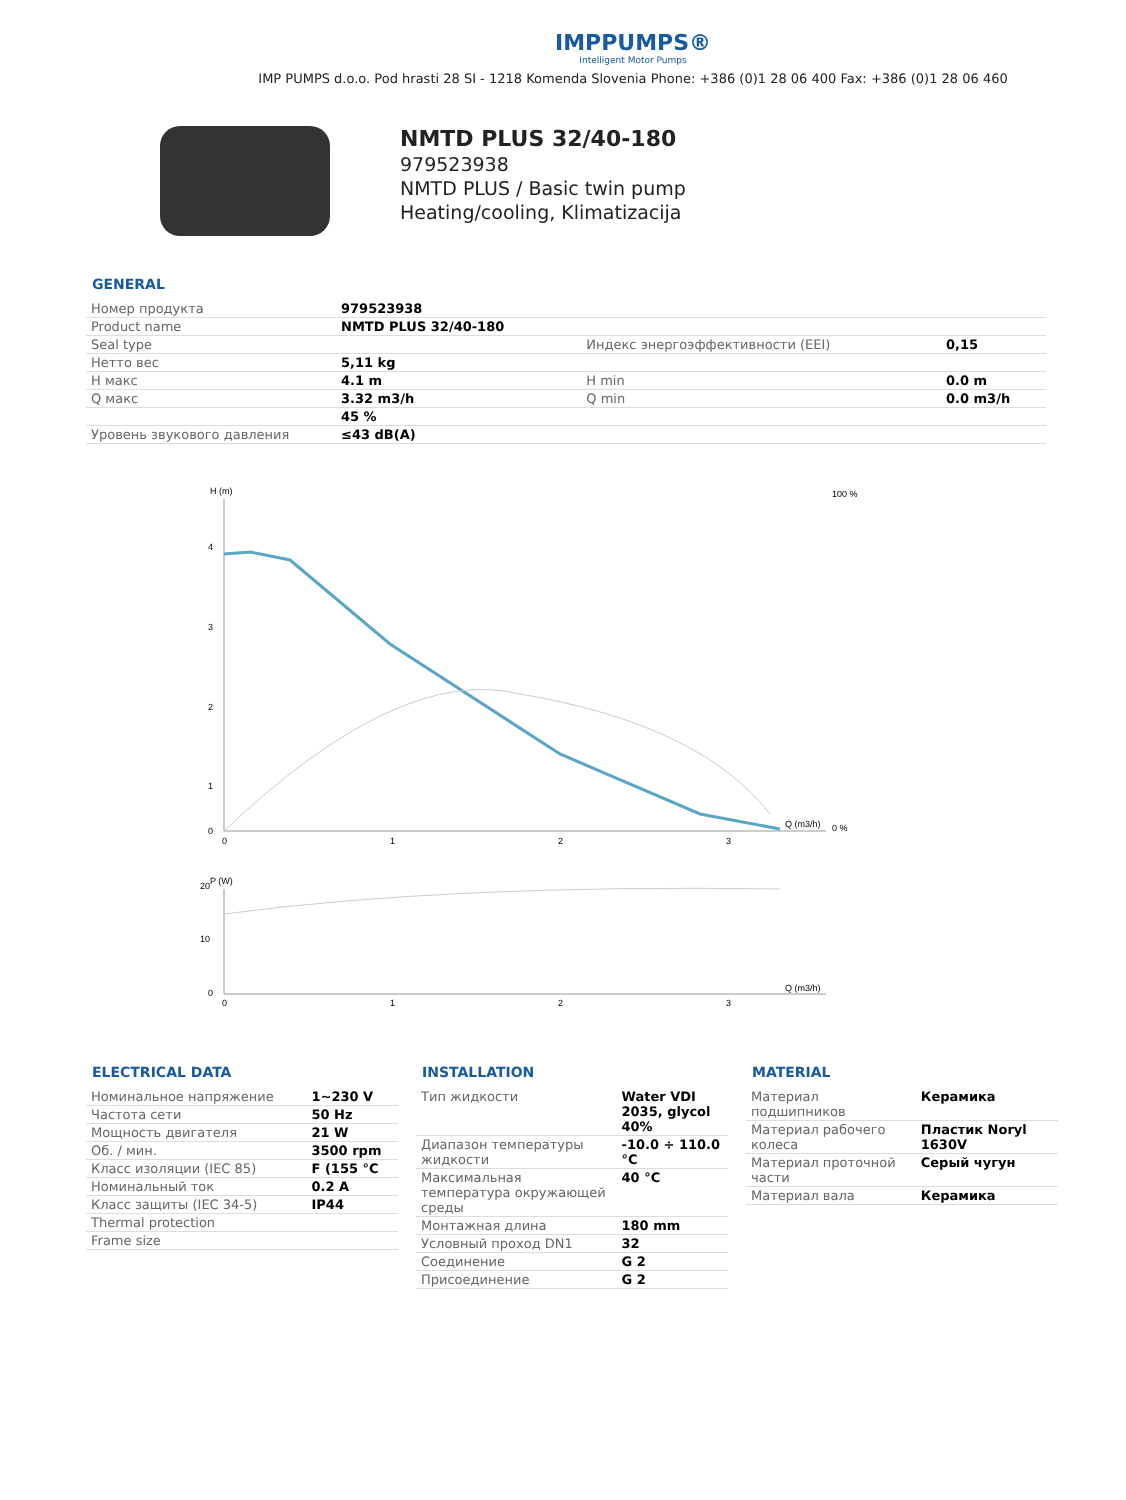IMPPUMPS®
Intelligent Motor Pumps
IMP PUMPS d.o.o. Pod hrasti 28 SI - 1218 Komenda Slovenia Phone: +386 (0)1 28 06 400 Fax: +386 (0)1 28 06 460
NMTD PLUS 32/40-180
979523938
NMTD PLUS / Basic twin pump
Heating/cooling, Klimatizacija
GENERAL
| Номер продукта | 979523938 | | |
| Product name | NMTD PLUS 32/40-180 | | |
| Seal type | | Индекс энергоэффективности (EEI) | 0,15 |
| Нетто вес | 5,11 kg | | |
| H макс | 4.1 m | H min | 0.0 m |
| Q макс | 3.32 m3/h | Q min | 0.0 m3/h |
| | 45 % | | |
| Уровень звукового давления | ≤43 dB(A) | | |
H (m)
4
3
2
1
0
0
1
2
3
Q (m3/h)
100 %
0 %
P (W)
20
10
0
0
1
2
3
Q (m3/h)
ELECTRICAL DATA
| Номинальное напряжение | 1~230 V |
| Частота сети | 50 Hz |
| Мощность двигателя | 21 W |
| Об. / мин. | 3500 rpm |
| Класс изоляции (IEC 85) | F (155 °C |
| Номинальный ток | 0.2 A |
| Класс защиты (IEC 34-5) | IP44 |
| Thermal protection | |
| Frame size | |
INSTALLATION
| Тип жидкости | Water VDI 2035, glycol 40% |
| Диапазон температуры жидкости | -10.0 ÷ 110.0 °C |
| Максимальная температура окружающей среды | 40 °C |
| Монтажная длина | 180 mm |
| Условный проход DN1 | 32 |
| Соединение | G 2 |
| Присоединение | G 2 |
MATERIAL
| Материал подшипников | Керамика |
| Материал рабочего колеса | Пластик Noryl 1630V |
| Материал проточной части | Серый чугун |
| Материал вала | Керамика |